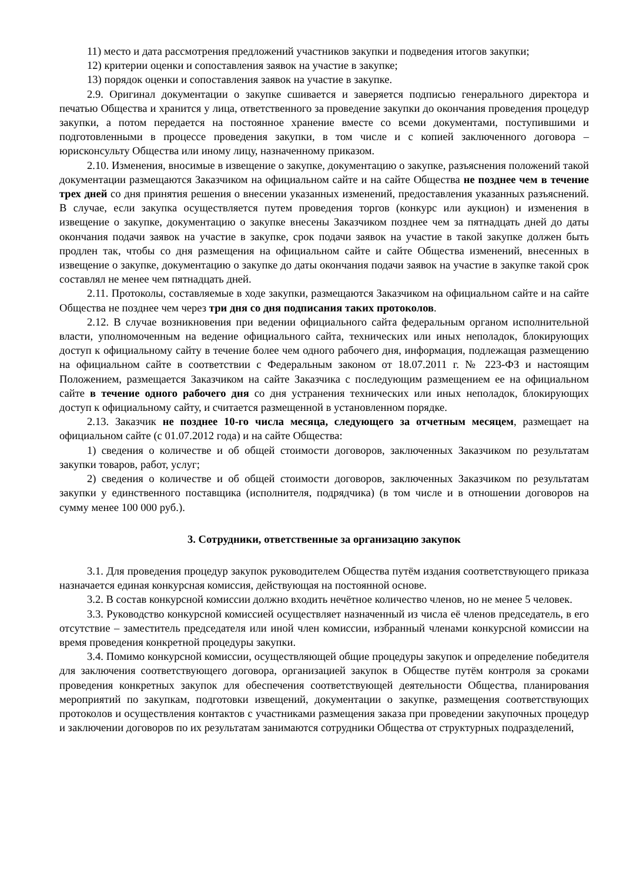11) место и дата рассмотрения предложений участников закупки и подведения итогов закупки;
12) критерии оценки и сопоставления заявок на участие в закупке;
13) порядок оценки и сопоставления заявок на участие в закупке.
2.9. Оригинал документации о закупке сшивается и заверяется подписью генерального директора и печатью Общества и хранится у лица, ответственного за проведение закупки до окончания проведения процедур закупки, а потом передается на постоянное хранение вместе со всеми документами, поступившими и подготовленными в процессе проведения закупки, в том числе и с копией заключенного договора – юрисконсульту Общества или иному лицу, назначенному приказом.
2.10. Изменения, вносимые в извещение о закупке, документацию о закупке, разъяснения положений такой документации размещаются Заказчиком на официальном сайте и на сайте Общества не позднее чем в течение трех дней со дня принятия решения о внесении указанных изменений, предоставления указанных разъяснений. В случае, если закупка осуществляется путем проведения торгов (конкурс или аукцион) и изменения в извещение о закупке, документацию о закупке внесены Заказчиком позднее чем за пятнадцать дней до даты окончания подачи заявок на участие в закупке, срок подачи заявок на участие в такой закупке должен быть продлен так, чтобы со дня размещения на официальном сайте и сайте Общества изменений, внесенных в извещение о закупке, документацию о закупке до даты окончания подачи заявок на участие в закупке такой срок составлял не менее чем пятнадцать дней.
2.11. Протоколы, составляемые в ходе закупки, размещаются Заказчиком на официальном сайте и на сайте Общества не позднее чем через три дня со дня подписания таких протоколов.
2.12. В случае возникновения при ведении официального сайта федеральным органом исполнительной власти, уполномоченным на ведение официального сайта, технических или иных неполадок, блокирующих доступ к официальному сайту в течение более чем одного рабочего дня, информация, подлежащая размещению на официальном сайте в соответствии с Федеральным законом от 18.07.2011 г. № 223-ФЗ и настоящим Положением, размещается Заказчиком на сайте Заказчика с последующим размещением ее на официальном сайте в течение одного рабочего дня со дня устранения технических или иных неполадок, блокирующих доступ к официальному сайту, и считается размещенной в установленном порядке.
2.13. Заказчик не позднее 10-го числа месяца, следующего за отчетным месяцем, размещает на официальном сайте (с 01.07.2012 года) и на сайте Общества:
1) сведения о количестве и об общей стоимости договоров, заключенных Заказчиком по результатам закупки товаров, работ, услуг;
2) сведения о количестве и об общей стоимости договоров, заключенных Заказчиком по результатам закупки у единственного поставщика (исполнителя, подрядчика) (в том числе и в отношении договоров на сумму менее 100 000 руб.).
3. Сотрудники, ответственные за организацию закупок
3.1. Для проведения процедур закупок руководителем Общества путём издания соответствующего приказа назначается единая конкурсная комиссия, действующая на постоянной основе.
3.2. В состав конкурсной комиссии должно входить нечётное количество членов, но не менее 5 человек.
3.3. Руководство конкурсной комиссией осуществляет назначенный из числа её членов председатель, в его отсутствие – заместитель председателя или иной член комиссии, избранный членами конкурсной комиссии на время проведения конкретной процедуры закупки.
3.4. Помимо конкурсной комиссии, осуществляющей общие процедуры закупок и определение победителя для заключения соответствующего договора, организацией закупок в Обществе путём контроля за сроками проведения конкретных закупок для обеспечения соответствующей деятельности Общества, планирования мероприятий по закупкам, подготовки извещений, документации о закупке, размещения соответствующих протоколов и осуществления контактов с участниками размещения заказа при проведении закупочных процедур и заключении договоров по их результатам занимаются сотрудники Общества от структурных подразделений,